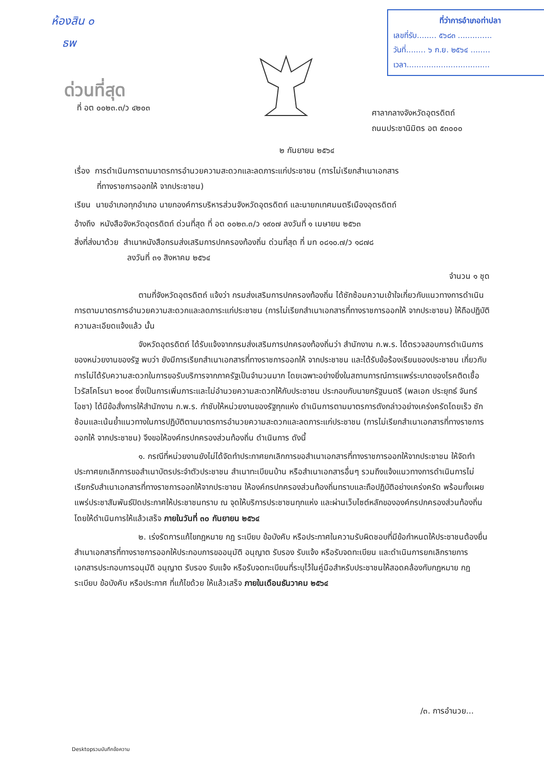ห้องสิน ๐
ธพ
ที่ว่าการอำเภอท่าปลา
เลขที่รับ........ ๕๖๘๓ ..............
วันที่........ ๖ ก.ย. ๒๕๖๔ ........
เวลา..................................
ด่วนที่สุด
ที่ อต ๐๐๒๓.๓/ว ๔๒๐๓
ศาลากลางจังหวัดอุตรดิตถ์
ถนนประชานิมิตร อต ๕๓๐๐๐
๒ กันยายน ๒๕๖๔
เรื่อง การดำเนินการตามมาตรการอำนวยความสะดวกและลดภาระแก่ประชาชน (การไม่เรียกสำเนาเอกสาร
ที่ทางราชการออกให้ จากประชาชน)
เรียน นายอำเภอทุกอำเภอ นายกองค์การบริหารส่วนจังหวัดอุตรดิตถ์ และนายกเทศมนตรีเมืองอุตรดิตถ์
อ้างถึง หนังสือจังหวัดอุตรดิตถ์ ด่วนที่สุด ที่ อต ๐๐๒๓.๓/ว ๑๙๐๗ ลงวันที่ ๑ เมษายน ๒๕๖๓
สิ่งที่ส่งมาด้วย สำเนาหนังสือกรมส่งเสริมการปกครองท้องถิ่น ด่วนที่สุด ที่ มท ๐๘๑๐.๗/ว ๑๘๗๘
ลงวันที่ ๓๑ สิงหาคม ๒๕๖๔
จำนวน ๑ ชุด
ตามที่จังหวัดอุตรดิตถ์ แจ้งว่า กรมส่งเสริมการปกครองท้องถิ่น ได้ซักซ้อมความเข้าใจเกี่ยวกับแนวทางการดำเนินการตามมาตรการอำนวยความสะดวกและลดภาระแก่ประชาชน (การไม่เรียกสำเนาเอกสารที่ทางราชการออกให้ จากประชาชน) ให้ถือปฏิบัติ ความละเอียดแจ้งแล้ว นั้น
จังหวัดอุตรดิตถ์ ได้รับแจ้งจากกรมส่งเสริมการปกครองท้องถิ่นว่า สำนักงาน ก.พ.ร. ได้ตรวจสอบการดำเนินการของหน่วยงานของรัฐ พบว่า ยังมีการเรียกสำเนาเอกสารที่ทางราชการออกให้ จากประชาชน และได้รับข้อร้องเรียนของประชาชน เกี่ยวกับการไม่ได้รับความสะดวกในการขอรับบริการจากภาครัฐเป็นจำนวนมาก โดยเฉพาะอย่างยิ่งในสถานการณ์การแพร่ระบาดของโรคติดเชื้อไวรัสโคโรนา ๒๐๑๙ ซึ่งเป็นการเพิ่มภาระและไม่อำนวยความสะดวกให้กับประชาชน ประกอบกับนายกรัฐมนตรี (พลเอก ประยุทธ์ จันทร์โอชา) ได้มีข้อสั่งการให้สำนักงาน ก.พ.ร. กำชับให้หน่วยงานของรัฐทุกแห่ง ดำเนินการตามมาตรการดังกล่าวอย่างเคร่งครัดโดยเร็ว ซักซ้อมและเน้นย้ำแนวทางในการปฏิบัติตามมาตรการอำนวยความสะดวกและลดภาระแก่ประชาชน (การไม่เรียกสำเนาเอกสารที่ทางราชการออกให้ จากประชาชน) จึงขอให้องค์กรปกครองส่วนท้องถิ่น ดำเนินการ ดังนี้
๑. กรณีที่หน่วยงานยังไม่ได้จัดทำประกาศยกเลิกการขอสำเนาเอกสารที่ทางราชการออกให้จากประชาชน ให้จัดทำประกาศยกเลิกการขอสำเนาบัตรประจำตัวประชาชน สำเนาทะเบียนบ้าน หรือสำเนาเอกสารอื่นๆ รวมถึงแจ้งแนวทางการดำเนินการไม่เรียกรับสำเนาเอกสารที่ทางราชการออกให้จากประชาชน ให้องค์กรปกครองส่วนท้องถิ่นทราบและถือปฏิบัติอย่างเคร่งครัด พร้อมทั้งเผยแพร่ประชาสัมพันธ์ปิดประกาศให้ประชาชนทราบ ณ จุดให้บริการประชาชนทุกแห่ง และผ่านเว็บไซต์หลักขององค์กรปกครองส่วนท้องถิ่น โดยให้ดำเนินการให้แล้วเสร็จ ภายในวันที่ ๓๐ กันยายน ๒๕๖๔
๒. เร่งรัดการแก้ไขกฎหมาย กฎ ระเบียบ ข้อบังคับ หรือประกาศในความรับผิดชอบที่มีข้อกำหนดให้ประชาชนต้องยื่นสำเนาเอกสารที่ทางราชการออกให้ประกอบการขออนุมัติ อนุญาต รับรอง รับแจ้ง หรือรับจดทะเบียน และดำเนินการยกเลิกรายการเอกสารประกอบการอนุมัติ อนุญาต รับรอง รับแจ้ง หรือรับจดทะเบียนที่ระบุไว้ในคู่มือสำหรับประชาชนให้สอดคล้องกับกฎหมาย กฎ ระเบียบ ข้อบังคับ หรือประกาศ ที่แก้ไขด้วย ให้แล้วเสร็จ ภายในเดือนธันวาคม ๒๕๖๔
/๓. การอำนวย...
Desktopรวมบันทึกข้อความ